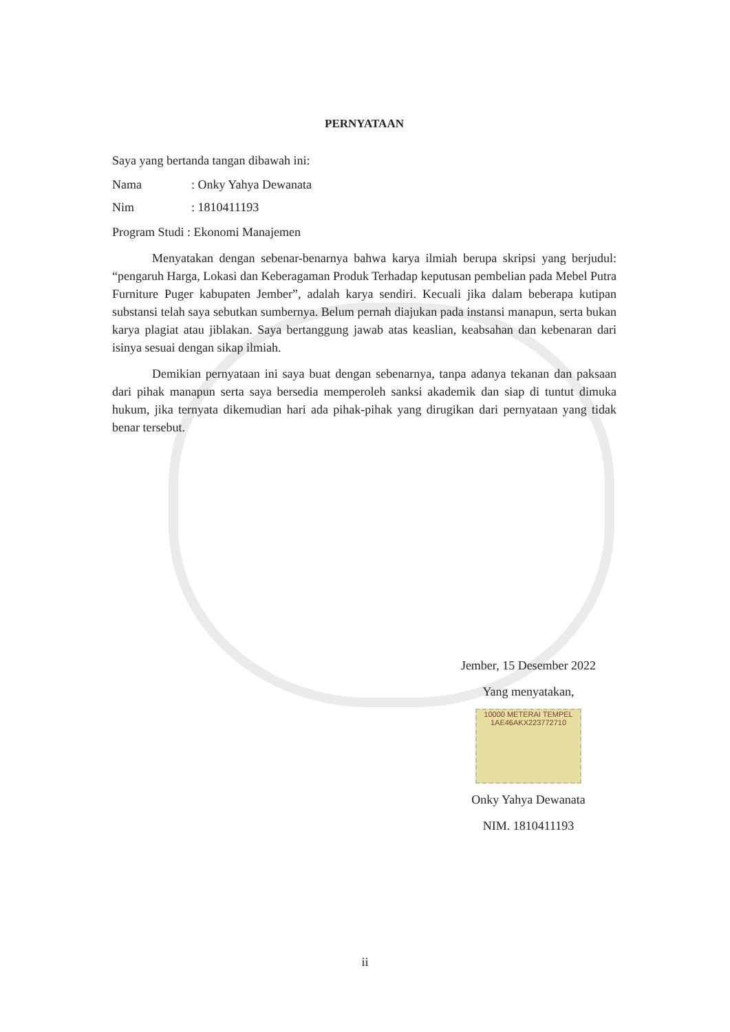PERNYATAAN
Saya yang bertanda tangan dibawah ini:
Nama: Onky Yahya Dewanata
Nim: 1810411193
Program Studi : Ekonomi Manajemen
Menyatakan dengan sebenar-benarnya bahwa karya ilmiah berupa skripsi yang berjudul: “pengaruh Harga, Lokasi dan Keberagaman Produk Terhadap keputusan pembelian pada Mebel Putra Furniture Puger kabupaten Jember”, adalah karya sendiri. Kecuali jika dalam beberapa kutipan substansi telah saya sebutkan sumbernya. Belum pernah diajukan pada instansi manapun, serta bukan karya plagiat atau jiblakan. Saya bertanggung jawab atas keaslian, keabsahan dan kebenaran dari isinya sesuai dengan sikap ilmiah.
Demikian pernyataan ini saya buat dengan sebenarnya, tanpa adanya tekanan dan paksaan dari pihak manapun serta saya bersedia memperoleh sanksi akademik dan siap di tuntut dimuka hukum, jika ternyata dikemudian hari ada pihak-pihak yang dirugikan dari pernyataan yang tidak benar tersebut.
Jember, 15 Desember 2022
Yang menyatakan,
10000 METERAI TEMPEL 1AE46AKX223772710
Onky Yahya Dewanata
NIM. 1810411193
ii